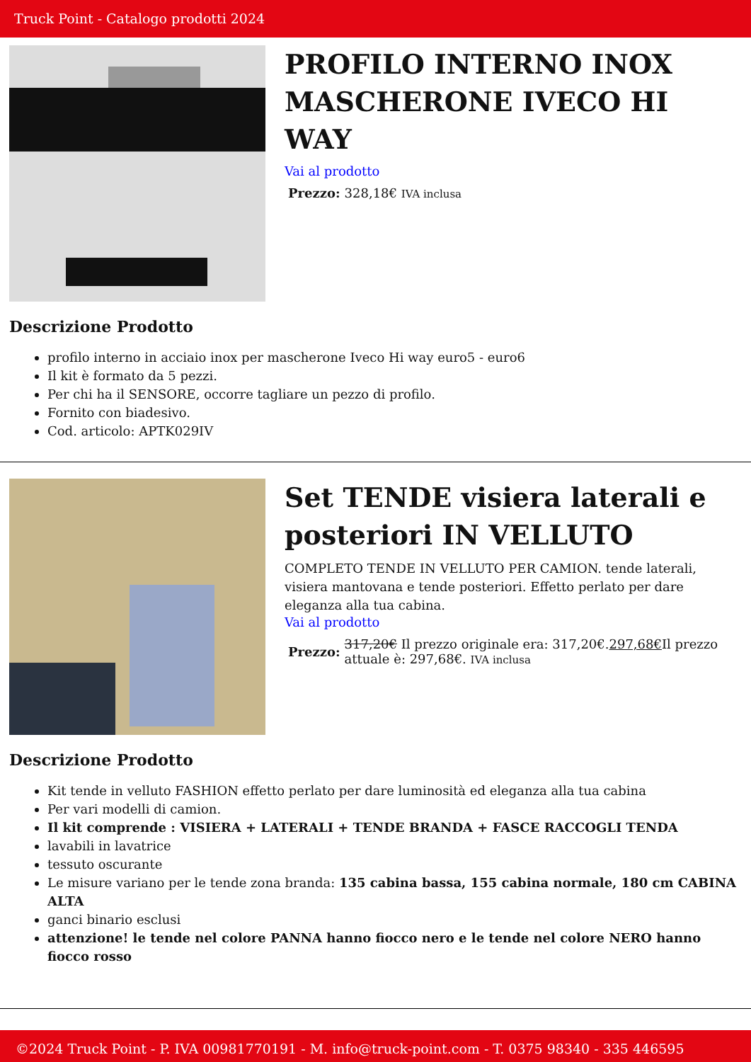Truck Point - Catalogo prodotti 2024
PROFILO INTERNO INOX MASCHERONE IVECO HI WAY
Vai al prodotto
Prezzo: 328,18€ IVA inclusa
Descrizione Prodotto
profilo interno in acciaio inox per mascherone Iveco Hi way euro5 - euro6
Il kit è formato da 5 pezzi.
Per chi ha il SENSORE, occorre tagliare un pezzo di profilo.
Fornito con biadesivo.
Cod. articolo: APTK029IV
Set TENDE visiera laterali e posteriori IN VELLUTO
COMPLETO TENDE IN VELLUTO PER CAMION. tende laterali, visiera mantovana e tende posteriori. Effetto perlato per dare eleganza alla tua cabina.
Vai al prodotto
Prezzo: 317,20€ Il prezzo originale era: 317,20€.297,68€Il prezzo attuale è: 297,68€. IVA inclusa
Descrizione Prodotto
Kit tende in velluto FASHION effetto perlato per dare luminosità ed eleganza alla tua cabina
Per vari modelli di camion.
Il kit comprende : VISIERA + LATERALI + TENDE BRANDA + FASCE RACCOGLI TENDA
lavabili in lavatrice
tessuto oscurante
Le misure variano per le tende zona branda: 135 cabina bassa, 155 cabina normale, 180 cm CABINA ALTA
ganci binario esclusi
attenzione! le tende nel colore PANNA hanno fiocco nero e le tende nel colore NERO hanno fiocco rosso
©2024 Truck Point - P. IVA 00981770191 - M. info@truck-point.com - T. 0375 98340 - 335 446595